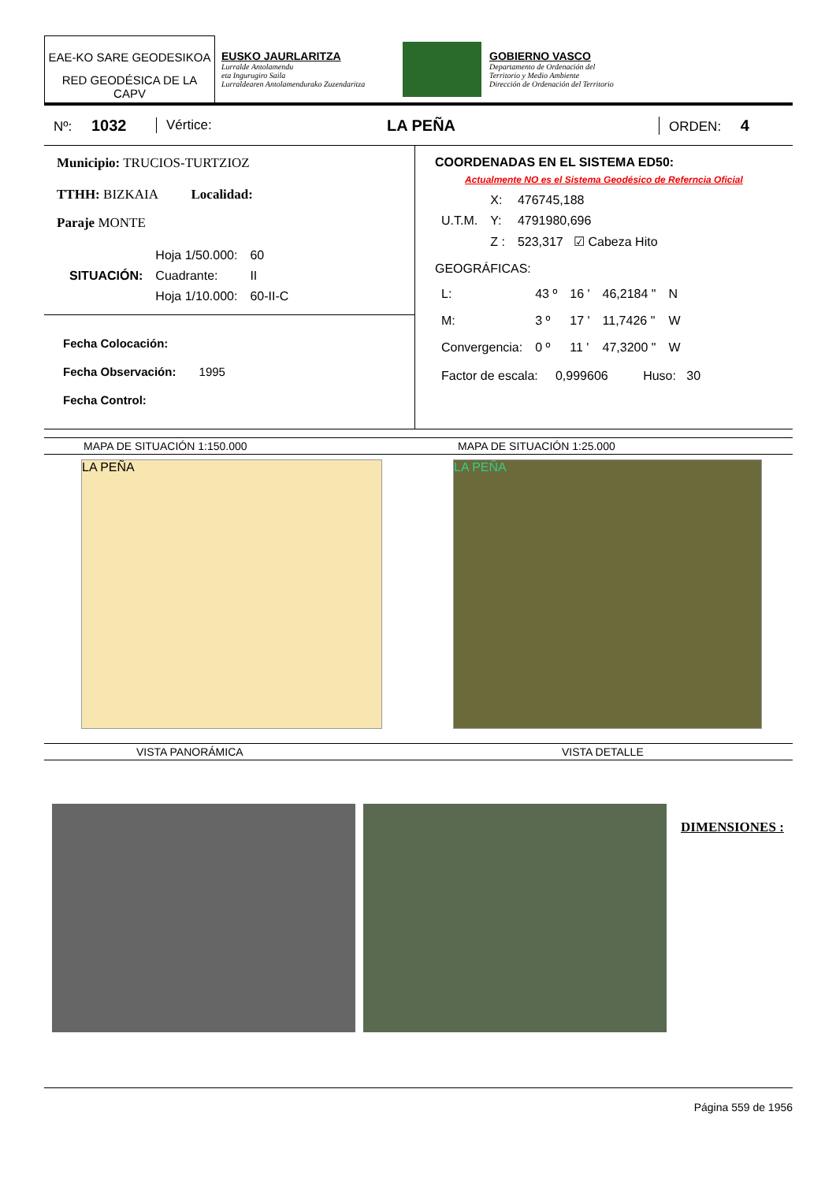EAE-KO SARE GEODESIKOA
RED GEODÉSICA DE LA CAPV
EUSKO JAURLARITZA
Lurralde Antolamendu
eta Ingurugiro Saila
Lurraldearen Antolamendurako Zuzendaritza
GOBIERNO VASCO
Departamento de Ordenación del
Territorio y Medio Ambiente
Dirección de Ordenación del Territorio
Nº: 1032 Vértice: LA PEÑA ORDEN: 4
Municipio: TRUCIOS-TURTZIOZ
TTHH: BIZKAIA Localidad:
Paraje MONTE
| | Hoja 1/50.000: | 60 |
| SITUACIÓN: | Cuadrante: | II |
| | Hoja 1/10.000: | 60-II-C |
Fecha Colocación:
Fecha Observación: 1995
Fecha Control:
COORDENADAS EN EL SISTEMA ED50:
Actualmente NO es el Sistema Geodésico de Referncia Oficial
| | X: | 476745,188 |
| U.T.M. | Y: | 4791980,696 |
| | Z : | 523,317 ☑ Cabeza Hito |
GEOGRÁFICAS:
| L: | 43 º | 16 ' | 46,2184 " | N |
| M: | 3 º | 17 ' | 11,7426 " | W |
| Convergencia: | 0 º | 11 ' | 47,3200 " | W |
Factor de escala: 0,999606 Huso: 30
MAPA DE SITUACIÓN 1:150.000 MAPA DE SITUACIÓN 1:25.000
LA PEÑA LA PEÑA
VISTA PANORÁMICA VISTA DETALLE
DIMENSIONES :
Página 559 de 1956